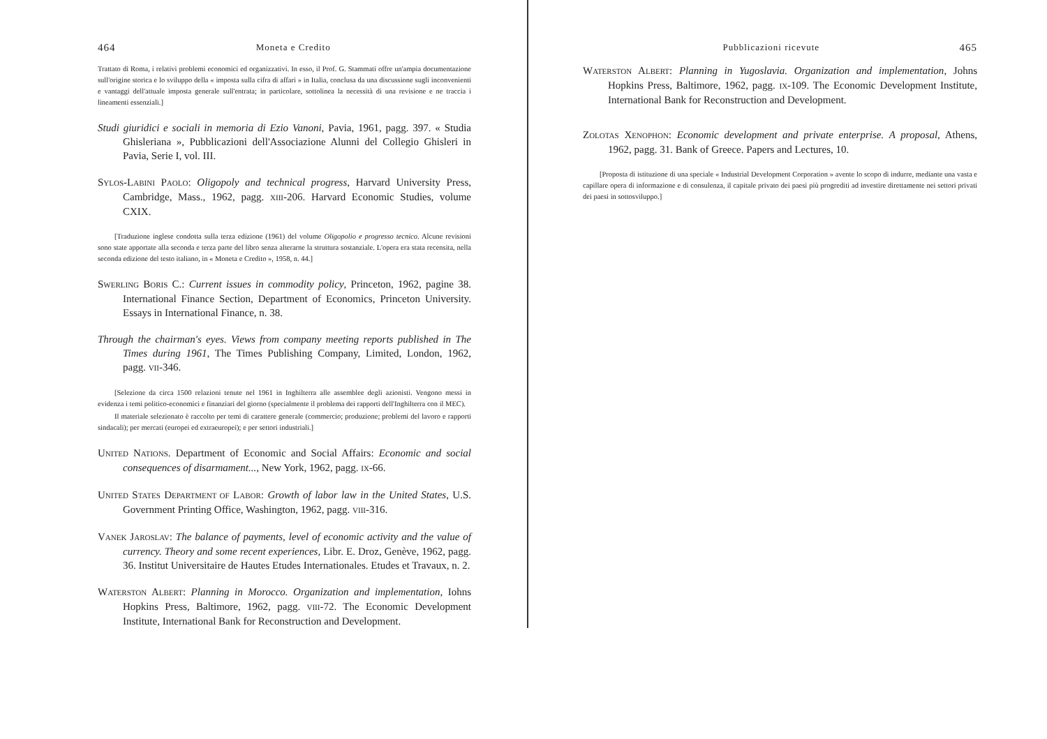464 Moneta e Credito
Trattato di Roma, i relativi problemi economici ed organizzativi. In esso, il Prof. G. Stammati offre un'ampia documentazione sull'origine storica e lo sviluppo della « imposta sulla cifra di affari » in Italia, conclusa da una discussione sugli inconvenienti e vantaggi dell'attuale imposta generale sull'entrata; in particolare, sottolinea la necessità di una revisione e ne traccia i lineamenti essenziali.]
Studi giuridici e sociali in memoria di Ezio Vanoni, Pavia, 1961, pagg. 397. « Studia Ghisleriana », Pubblicazioni dell'Associazione Alunni del Collegio Ghisleri in Pavia, Serie I, vol. III.
SYLOS-LABINI PAOLO: Oligopoly and technical progress, Harvard University Press, Cambridge, Mass., 1962, pagg. XIII-206. Harvard Economic Studies, volume CXIX.
[Traduzione inglese condotta sulla terza edizione (1961) del volume Oligopolio e progresso tecnico. Alcune revisioni sono state apportate alla seconda e terza parte del libro senza alterarne la struttura sostanziale. L'opera era stata recensita, nella seconda edizione del testo italiano, in « Moneta e Credito », 1958, n. 44.]
SWERLING BORIS C.: Current issues in commodity policy, Princeton, 1962, pagine 38. International Finance Section, Department of Economics, Princeton University. Essays in International Finance, n. 38.
Through the chairman's eyes. Views from company meeting reports published in The Times during 1961, The Times Publishing Company, Limited, London, 1962, pagg. VII-346.
[Selezione da circa 1500 relazioni tenute nel 1961 in Inghilterra alle assemblee degli azionisti. Vengono messi in evidenza i temi politico-economici e finanziari del giorno (specialmente il problema dei rapporti dell'Inghilterra con il MEC).
Il materiale selezionato è raccolto per temi di carattere generale (commercio; produzione; problemi del lavoro e rapporti sindacali); per mercati (europei ed extraeuropei); e per settori industriali.]
UNITED NATIONS. Department of Economic and Social Affairs: Economic and social consequences of disarmament..., New York, 1962, pagg. IX-66.
UNITED STATES DEPARTMENT OF LABOR: Growth of labor law in the United States, U.S. Government Printing Office, Washington, 1962, pagg. VIII-316.
VANEK JAROSLAV: The balance of payments, level of economic activity and the value of currency. Theory and some recent experiences, Libr. E. Droz, Genève, 1962, pagg. 36. Institut Universitaire de Hautes Etudes Internationales. Etudes et Travaux, n. 2.
WATERSTON ALBERT: Planning in Morocco. Organization and implementation, Iohns Hopkins Press, Baltimore, 1962, pagg. VIII-72. The Economic Development Institute, International Bank for Reconstruction and Development.
Pubblicazioni ricevute 465
WATERSTON ALBERT: Planning in Yugoslavia. Organization and implementation, Johns Hopkins Press, Baltimore, 1962, pagg. IX-109. The Economic Development Institute, International Bank for Reconstruction and Development.
ZOLOTAS XENOPHON: Economic development and private enterprise. A proposal, Athens, 1962, pagg. 31. Bank of Greece. Papers and Lectures, 10.
[Proposta di istituzione di una speciale « Industrial Development Corporation » avente lo scopo di indurre, mediante una vasta e capillare opera di informazione e di consulenza, il capitale privato dei paesi più progrediti ad investire direttamente nei settori privati dei paesi in sottosviluppo.]